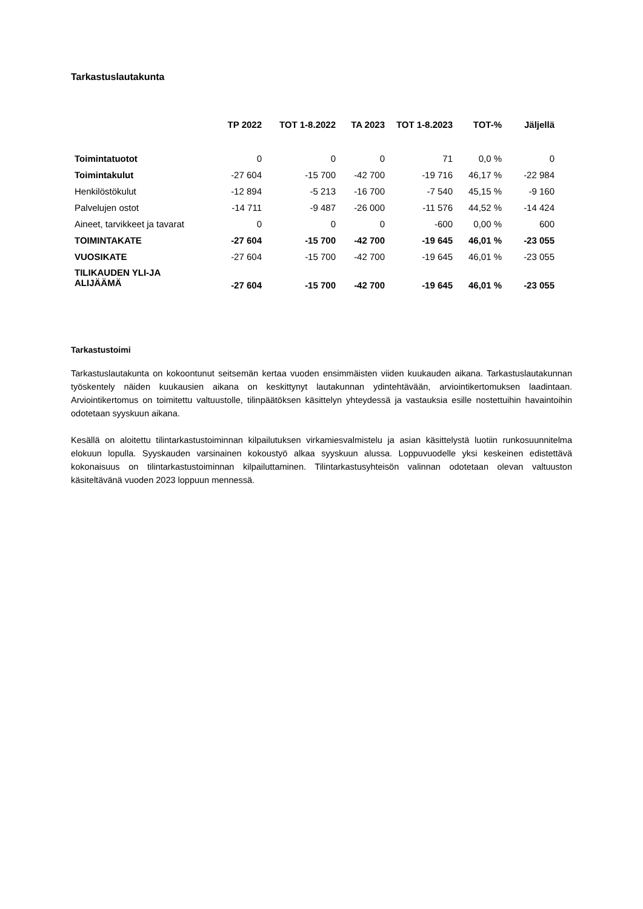Tarkastuslautakunta
| | TP 2022 | TOT 1-8.2022 | TA 2023 | TOT 1-8.2023 | TOT-% | Jäljellä |
| --- | --- | --- | --- | --- | --- | --- |
| Toimintatuotot | 0 | 0 | 0 | 71 | 0,0 % | 0 |
| Toimintakulut | -27 604 | -15 700 | -42 700 | -19 716 | 46,17 % | -22 984 |
| Henkilöstökulut | -12 894 | -5 213 | -16 700 | -7 540 | 45,15 % | -9 160 |
| Palvelujen ostot | -14 711 | -9 487 | -26 000 | -11 576 | 44,52 % | -14 424 |
| Aineet, tarvikkeet ja tavarat | 0 | 0 | 0 | -600 | 0,00 % | 600 |
| TOIMINTAKATE | -27 604 | -15 700 | -42 700 | -19 645 | 46,01 % | -23 055 |
| VUOSIKATE | -27 604 | -15 700 | -42 700 | -19 645 | 46,01 % | -23 055 |
| TILIKAUDEN YLI-JA ALIJÄÄMÄ | -27 604 | -15 700 | -42 700 | -19 645 | 46,01 % | -23 055 |
Tarkastustoimi
Tarkastuslautakunta on kokoontunut seitsemän kertaa vuoden ensimmäisten viiden kuukauden aikana. Tarkastuslautakunnan työskentely näiden kuukausien aikana on keskittynyt lautakunnan ydintehtävään, arviointikertomuksen laadintaan. Arviointikertomus on toimitettu valtuustolle, tilinpäätöksen käsittelyn yhteydessä ja vastauksia esille nostettuihin havaintoihin odotetaan syyskuun aikana.
Kesällä on aloitettu tilintarkastustoiminnan kilpailutuksen virkamiesvalmistelu ja asian käsittelystä luotiin runkosuunnitelma elokuun lopulla. Syyskauden varsinainen kokoustyö alkaa syyskuun alussa. Loppuvuodelle yksi keskeinen edistettävä kokonaisuus on tilintarkastustoiminnan kilpailuttaminen. Tilintarkastusyhteisön valinnan odotetaan olevan valtuuston käsiteltävänä vuoden 2023 loppuun mennessä.